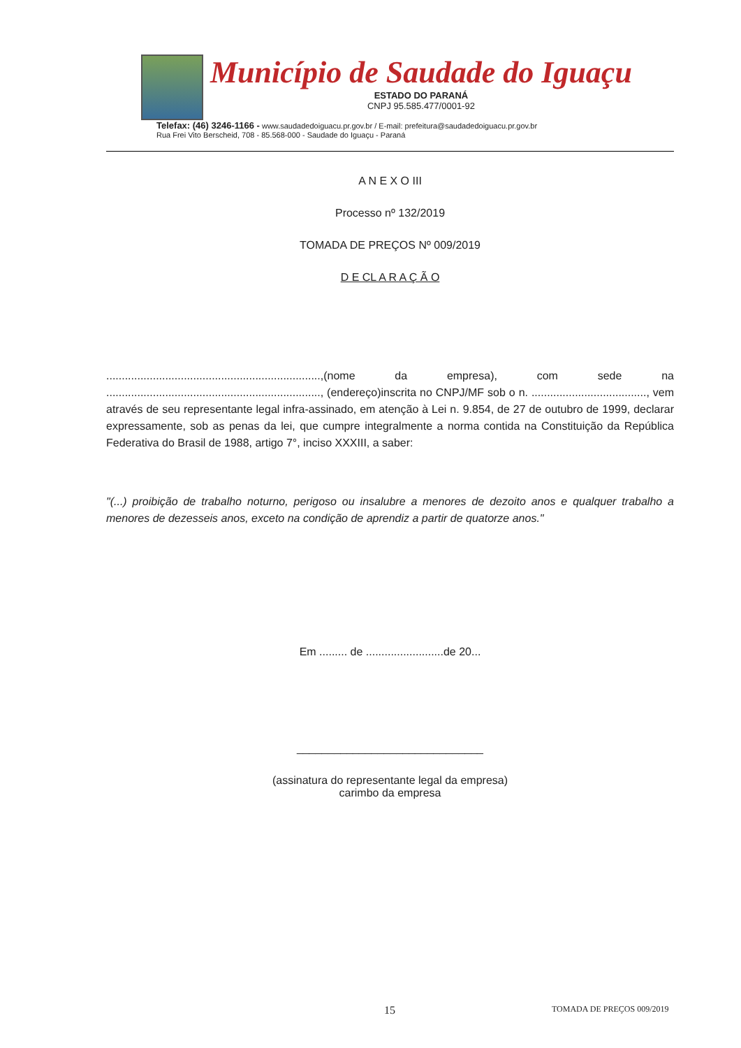Município de Saudade do Iguaçu
ESTADO DO PARANÁ
CNPJ 95.585.477/0001-92
Telefax: (46) 3246-1166 - www.saudadedoiguacu.pr.gov.br / E-mail: prefeitura@saudadedoiguacu.pr.gov.br
Rua Frei Vito Berscheid, 708 - 85.568-000 - Saudade do Iguaçu - Paraná
A N E X O III
Processo nº 132/2019
TOMADA DE PREÇOS Nº 009/2019
D E CL A R A Ç Ã O
.....................................................................,(nome da empresa), com sede na ....................................................................., (endereço)inscrita no CNPJ/MF sob o n. ....................................., vem através de seu representante legal infra-assinado, em atenção à Lei n. 9.854, de 27 de outubro de 1999, declarar expressamente, sob as penas da lei, que cumpre integralmente a norma contida na Constituição da República Federativa do Brasil de 1988, artigo 7°, inciso XXXIII, a saber:
"(...) proibição de trabalho noturno, perigoso ou insalubre a menores de dezoito anos e qualquer trabalho a menores de dezesseis anos, exceto na condição de aprendiz a partir de quatorze anos."
Em ......... de .........................de 20...
______________________________
(assinatura do representante legal da empresa)
carimbo da empresa
15 TOMADA DE PREÇOS 009/2019